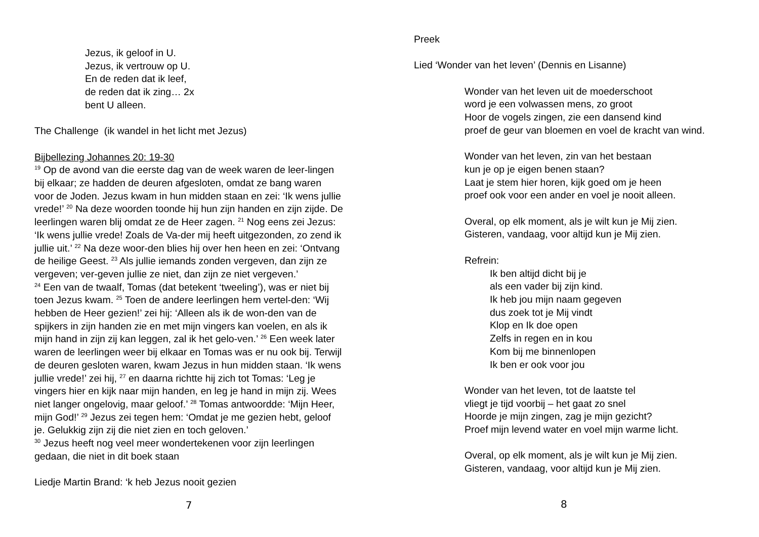Jezus, ik geloof in U.
Jezus, ik vertrouw op U.
En de reden dat ik leef,
de reden dat ik zing… 2x
bent U alleen.
The Challenge (ik wandel in het licht met Jezus)
Bijbellezing Johannes 20: 19-30
<sup>19</sup> Op de avond van die eerste dag van de week waren de leer-lingen bij elkaar; ze hadden de deuren afgesloten, omdat ze bang waren voor de Joden. Jezus kwam in hun midden staan en zei: ‘Ik wens jullie vrede!’ <sup>20</sup> Na deze woorden toonde hij hun zijn handen en zijn zijde. De leerlingen waren blij omdat ze de Heer zagen. <sup>21</sup> Nog eens zei Jezus: ‘Ik wens jullie vrede! Zoals de Va-der mij heeft uitgezonden, zo zend ik jullie uit.’ <sup>22</sup> Na deze woor-den blies hij over hen heen en zei: ‘Ontvang de heilige Geest. <sup>23</sup> Als jullie iemands zonden vergeven, dan zijn ze vergeven; ver-geven jullie ze niet, dan zijn ze niet vergeven.’
<sup>24</sup> Een van de twaalf, Tomas (dat betekent ‘tweeling’), was er niet bij toen Jezus kwam. <sup>25</sup> Toen de andere leerlingen hem vertel-den: ‘Wij hebben de Heer gezien!’ zei hij: ‘Alleen als ik de won-den van de spijkers in zijn handen zie en met mijn vingers kan voelen, en als ik mijn hand in zijn zij kan leggen, zal ik het gelo-ven.’ <sup>26</sup> Een week later waren de leerlingen weer bij elkaar en Tomas was er nu ook bij. Terwijl de deuren gesloten waren, kwam Jezus in hun midden staan. ‘Ik wens jullie vrede!’ zei hij, <sup>27</sup> en daarna richtte hij zich tot Tomas: ‘Leg je vingers hier en kijk naar mijn handen, en leg je hand in mijn zij. Wees niet langer ongelovig, maar geloof.’ <sup>28</sup> Tomas antwoordde: ‘Mijn Heer, mijn God!’ <sup>29</sup> Jezus zei tegen hem: ‘Omdat je me gezien hebt, geloof je. Gelukkig zijn zij die niet zien en toch geloven.’
<sup>30</sup> Jezus heeft nog veel meer wondertekenen voor zijn leerlingen gedaan, die niet in dit boek staan
Liedje Martin Brand: ‘k heb Jezus nooit gezien
7
Preek
Lied ‘Wonder van het leven’ (Dennis en Lisanne)
Wonder van het leven uit de moederschoot
word je een volwassen mens, zo groot
Hoor de vogels zingen, zie een dansend kind
proef de geur van bloemen en voel de kracht van wind.
Wonder van het leven, zin van het bestaan
kun je op je eigen benen staan?
Laat je stem hier horen, kijk goed om je heen
proef ook voor een ander en voel je nooit alleen.
Overal, op elk moment, als je wilt kun je Mij zien.
Gisteren, vandaag, voor altijd kun je Mij zien.
Refrein:
Ik ben altijd dicht bij je
als een vader bij zijn kind.
Ik heb jou mijn naam gegeven
dus zoek tot je Mij vindt
Klop en Ik doe open
Zelfs in regen en in kou
Kom bij me binnenlopen
Ik ben er ook voor jou
Wonder van het leven, tot de laatste tel
vliegt je tijd voorbij – het gaat zo snel
Hoorde je mijn zingen, zag je mijn gezicht?
Proef mijn levend water en voel mijn warme licht.
Overal, op elk moment, als je wilt kun je Mij zien.
Gisteren, vandaag, voor altijd kun je Mij zien.
8